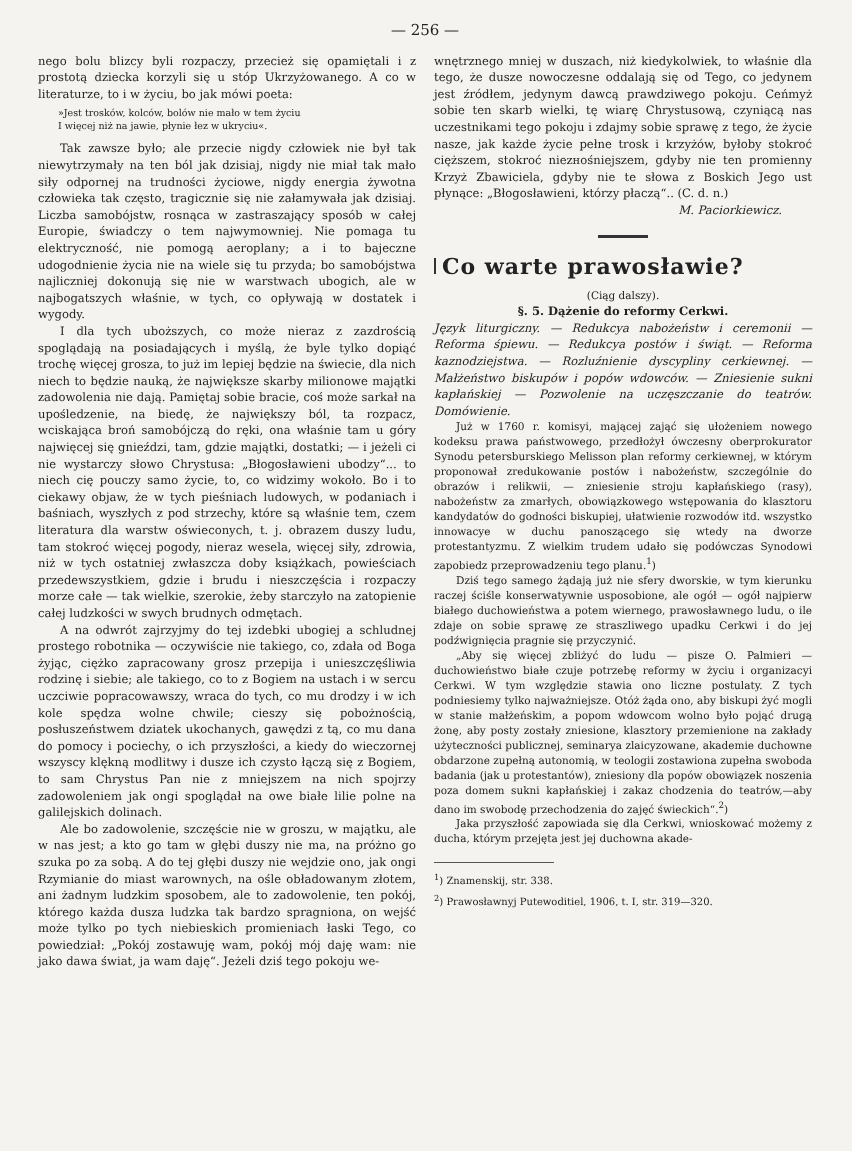— 256 —
nego bolu blizcy byli rozpaczy, przecież się opamiętali i z prostotą dziecka korzyli się u stóp Ukrzyżowanego. A co w literaturze, to i w życiu, bo jak mówi poeta:
»Jest trosków, kolców, bolów nie mało w tem życiu
I więcej niż na jawie, płynie łez w ukryciu«.
Tak zawsze było; ale przecie nigdy człowiek nie był tak niewytrzymały na ten ból jak dzisiaj, nigdy nie miał tak mało siły odpornej na trudności życiowe, nigdy energia żywotna człowieka tak często, tragicznie się nie załamywała jak dzisiaj. Liczba samobójstw, rosnąca w zastraszający sposób w całej Europie, świadczy o tem najwymowniej. Nie pomaga tu elektryczność, nie pomogą aeroplany; a i to bajeczne udogodnienie życia nie na wiele się tu przyda; bo samobójstwa najliczniej dokonują się nie w warstwach ubogich, ale w najbogatszych właśnie, w tych, co opływają w dostatek i wygody.
I dla tych uboższych, co może nieraz z zazdrością spoglądają na posiadających i myślą, że byle tylko dopiąć trochę więcej grosza, to już im lepiej będzie na świecie, dla nich niech to będzie nauką, że największe skarby milionowe majątki zadowolenia nie dają. Pamiętaj sobie bracie, coś może sarkał na upośledzenie, na biedę, że największy ból, ta rozpacz, wciskająca broń samobójczą do ręki, ona właśnie tam u góry najwięcej się gnieździ, tam, gdzie majątki, dostatki; — i jeżeli ci nie wystarczy słowo Chrystusa: „Błogosławieni ubodzy“... to niech cię pouczy samo życie, to, co widzimy wokoło. Bo i to ciekawy objaw, że w tych pieśniach ludowych, w podaniach i baśniach, wyszłych z pod strzechy, które są właśnie tem, czem literatura dla warstw oświeconych, t. j. obrazem duszy ludu, tam stokroć więcej pogody, nieraz wesela, więcej siły, zdrowia, niż w tych ostatniej zwłaszcza doby książkach, powieściach przedewszystkiem, gdzie i brudu i nieszczęścia i rozpaczy morze całe — tak wielkie, szerokie, żeby starczyło na zatopienie całej ludzkości w swych brudnych odmętach.
A na odwrót zajrzyjmy do tej izdebki ubogiej a schludnej prostego robotnika — oczywiście nie takiego, co, zdała od Boga żyjąc, ciężko zapracowany grosz przepija i unieszczęśliwia rodzinę i siebie; ale takiego, co to z Bogiem na ustach i w sercu uczciwie popracowawszy, wraca do tych, co mu drodzy i w ich kole spędza wolne chwile; cieszy się pobożnością, posłuszeństwem dziatek ukochanych, gawędzi z tą, co mu dana do pomocy i pociechy, o ich przyszłości, a kiedy do wieczornej wszyscy klękną modlitwy i dusze ich czysto łączą się z Bogiem, to sam Chrystus Pan nie z mniejszem na nich spojrzy zadowoleniem jak ongi spoglądał na owe białe lilie polne na galilejskich dolinach.
Ale bo zadowolenie, szczęście nie w groszu, w majątku, ale w nas jest; a kto go tam w głębi duszy nie ma, na próżno go szuka po za sobą. A do tej głębi duszy nie wejdzie ono, jak ongi Rzymianie do miast warownych, na ośle obładowanym złotem, ani żadnym ludzkim sposobem, ale to zadowolenie, ten pokój, którego każda dusza ludzka tak bardzo spragniona, on wejść może tylko po tych niebieskich promieniach łaski Tego, co powiedział: „Pokój zostawuję wam, pokój mój daję wam: nie jako dawa świat, ja wam daję“. Jeżeli dziś tego pokoju we-
wnętrznego mniej w duszach, niż kiedykolwiek, to właśnie dla tego, że dusze nowoczesne oddalają się od Tego, co jedynem jest źródłem, jedynym dawcą prawdziwego pokoju. Ceńmyż sobie ten skarb wielki, tę wiarę Chrystusową, czyniącą nas uczestnikami tego pokoju i zdajmy sobie sprawę z tego, że życie nasze, jak każde życie pełne trosk i krzyżów, byłoby stokroć cięższem, stokroć niezноśniejszem, gdyby nie ten promienny Krzyż Zbawiciela, gdyby nie te słowa z Boskich Jego ust płynące: „Błogosławieni, którzy płaczą“.. (C. d. n.)
M. Paciorkiewicz.
Co warte prawosławie?
(Ciąg dalszy).
§. 5. Dążenie do reformy Cerkwi.
Język liturgiczny. — Redukcya nabożeństw i ceremonii — Reforma śpiewu. — Redukcya postów i świąt. — Reforma kaznodziejstwa. — Rozluźnienie dyscypliny cerkiewnej. — Małżeństwo biskupów i popów wdowców. — Zniesienie sukni kapłańskiej — Pozwolenie na uczęszczanie do teatrów. Domówienie.
Już w 1760 r. komisyi, mającej zająć się ułożeniem nowego kodeksu prawa państwowego, przedłożył ówczesny oberprokurator Synodu petersburskiego Melisson plan reformy cerkiewnej, w którym proponował zredukowanie postów i nabożeństw, szczególnie do obrazów i relikwii, — zniesienie stroju kapłańskiego (rasy), nabożeństw za zmarłych, obowiązkowego wstępowania do klasztoru kandydatów do godności biskupiej, ułatwienie rozwodów itd. wszystko innowacye w duchu panoszącego się wtedy na dworze protestantyzmu. Z wielkim trudem udało się podówczas Synodowi zapobiedz przeprowadzeniu tego planu.<sup>1</sup>)
Dziś tego samego żądają już nie sfery dworskie, w tym kierunku raczej ściśle konserwatywnie usposobione, ale ogół — ogół najpierw białego duchowieństwa a potem wiernego, prawosławnego ludu, o ile zdaje on sobie sprawę ze straszliwego upadku Cerkwi i do jej podźwignięcia pragnie się przyczynić.
„Aby się więcej zbliżyć do ludu — pisze O. Palmieri — duchowieństwo białe czuje potrzebę reformy w życiu i organizacyi Cerkwi. W tym względzie stawia ono liczne postulaty. Z tych podniesiemy tylko najważniejsze. Otóż żąda ono, aby biskupi żyć mogli w stanie małżeńskim, a popom wdowcom wolno było pojąć drugą żonę, aby posty zostały zniesione, klasztory przemienione na zakłady użyteczności publicznej, seminarya zlaicyzowane, akademie duchowne obdarzone zupełną autonomią, w teologii zostawiona zupełna swoboda badania (jak u protestantów), zniesiony dla popów obowiązek noszenia poza domem sukni kapłańskiej i zakaz chodzenia do teatrów,—aby dano im swobodę przechodzenia do zajęć świeckich“.<sup>2</sup>)
Jaka przyszłość zapowiada się dla Cerkwi, wnioskować możemy z ducha, którym przejęta jest jej duchowna akade-
<sup>1</sup>) Znamenskij, str. 338.
<sup>2</sup>) Prawosławnyj Putewoditiel, 1906, t. I, str. 319—320.